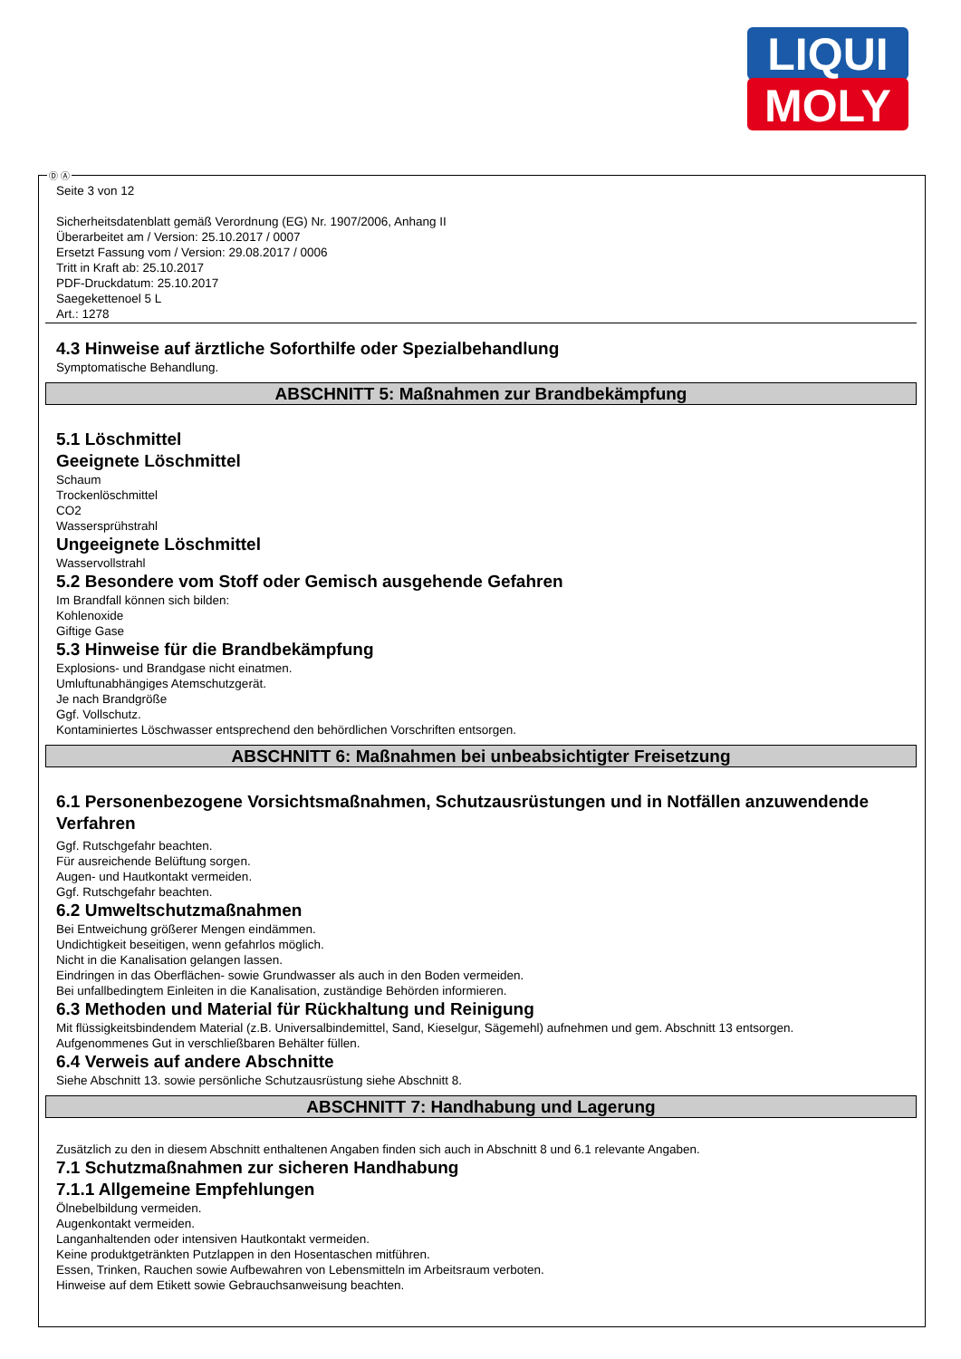LIQUI
MOLY
Ⓓ Ⓐ
Seite 3 von 12
Sicherheitsdatenblatt gemäß Verordnung (EG) Nr. 1907/2006, Anhang II
Überarbeitet am / Version: 25.10.2017 / 0007
Ersetzt Fassung vom / Version: 29.08.2017 / 0006
Tritt in Kraft ab: 25.10.2017
PDF-Druckdatum: 25.10.2017
Saegekettenoel 5 L
Art.: 1278
4.3 Hinweise auf ärztliche Soforthilfe oder Spezialbehandlung
Symptomatische Behandlung.
ABSCHNITT 5: Maßnahmen zur Brandbekämpfung
5.1 Löschmittel
Geeignete Löschmittel
Schaum
Trockenlöschmittel
CO2
Wassersprühstrahl
Ungeeignete Löschmittel
Wasservollstrahl
5.2 Besondere vom Stoff oder Gemisch ausgehende Gefahren
Im Brandfall können sich bilden:
Kohlenoxide
Giftige Gase
5.3 Hinweise für die Brandbekämpfung
Explosions- und Brandgase nicht einatmen.
Umluftunabhängiges Atemschutzgerät.
Je nach Brandgröße
Ggf. Vollschutz.
Kontaminiertes Löschwasser entsprechend den behördlichen Vorschriften entsorgen.
ABSCHNITT 6: Maßnahmen bei unbeabsichtigter Freisetzung
6.1 Personenbezogene Vorsichtsmaßnahmen, Schutzausrüstungen und in Notfällen anzuwendende Verfahren
Ggf. Rutschgefahr beachten.
Für ausreichende Belüftung sorgen.
Augen- und Hautkontakt vermeiden.
Ggf. Rutschgefahr beachten.
6.2 Umweltschutzmaßnahmen
Bei Entweichung größerer Mengen eindämmen.
Undichtigkeit beseitigen, wenn gefahrlos möglich.
Nicht in die Kanalisation gelangen lassen.
Eindringen in das Oberflächen- sowie Grundwasser als auch in den Boden vermeiden.
Bei unfallbedingtem Einleiten in die Kanalisation, zuständige Behörden informieren.
6.3 Methoden und Material für Rückhaltung und Reinigung
Mit flüssigkeitsbindendem Material (z.B. Universalbindemittel, Sand, Kieselgur, Sägemehl) aufnehmen und gem. Abschnitt 13 entsorgen.
Aufgenommenes Gut in verschließbaren Behälter füllen.
6.4 Verweis auf andere Abschnitte
Siehe Abschnitt 13. sowie persönliche Schutzausrüstung siehe Abschnitt 8.
ABSCHNITT 7: Handhabung und Lagerung
Zusätzlich zu den in diesem Abschnitt enthaltenen Angaben finden sich auch in Abschnitt 8 und 6.1 relevante Angaben.
7.1 Schutzmaßnahmen zur sicheren Handhabung
7.1.1 Allgemeine Empfehlungen
Ölnebelbildung vermeiden.
Augenkontakt vermeiden.
Langanhaltenden oder intensiven Hautkontakt vermeiden.
Keine produktgetränkten Putzlappen in den Hosentaschen mitführen.
Essen, Trinken, Rauchen sowie Aufbewahren von Lebensmitteln im Arbeitsraum verboten.
Hinweise auf dem Etikett sowie Gebrauchsanweisung beachten.